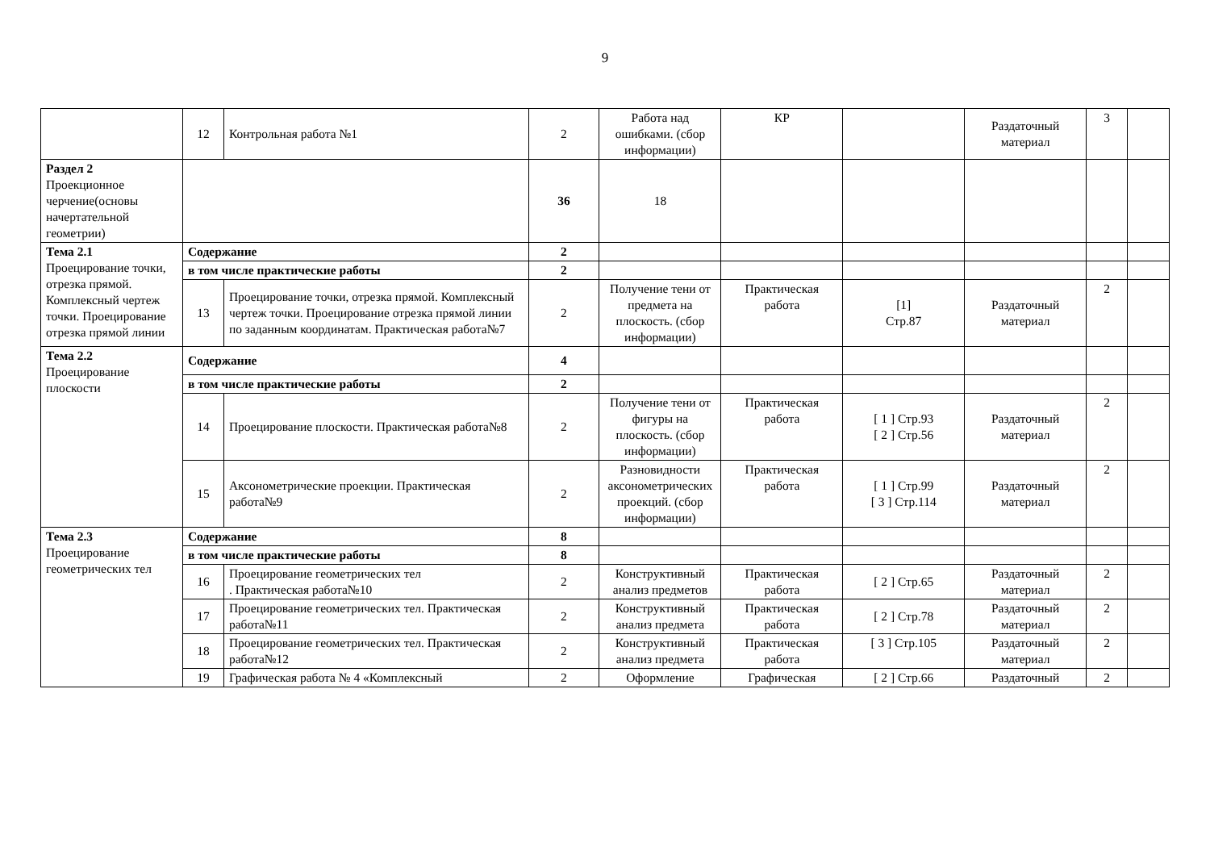9
| | 12 | Контрольная работа №1 | 2 | Работа над ошибками. (сбор информации) | КР | | Раздаточный материал | 3 | |
| Раздел 2 Проекционное черчение(основы начертательной геометрии) | | | 36 | 18 | | | | | |
| Тема 2.1 Проецирование точки, отрезка прямой. Комплексный чертеж точки. Проецирование отрезка прямой линии | Содержание | | 2 | | | | | | |
| | в том числе практические работы | | 2 | | | | | | |
| | 13 | Проецирование точки, отрезка прямой. Комплексный чертеж точки. Проецирование отрезка прямой линии по заданным координатам. Практическая работа№7 | 2 | Получение тени от предмета на плоскость. (сбор информации) | Практическая работа | [1] Стр.87 | Раздаточный материал | 2 | |
| Тема 2.2 Проецирование плоскости | Содержание | | 4 | | | | | | |
| | в том числе практические работы | | 2 | | | | | | |
| | 14 | Проецирование плоскости. Практическая работа№8 | 2 | Получение тени от фигуры на плоскость. (сбор информации) | Практическая работа | [ 1 ] Стр.93 [ 2 ] Стр.56 | Раздаточный материал | 2 | |
| | 15 | Аксонометрические проекции. Практическая работа№9 | 2 | Разновидности аксонометрических проекций. (сбор информации) | Практическая работа | [ 1 ] Стр.99 [ 3 ] Стр.114 | Раздаточный материал | 2 | |
| Тема 2.3 Проецирование геометрических тел | Содержание | | 8 | | | | | | |
| | в том числе практические работы | | 8 | | | | | | |
| | 16 | Проецирование геометрических тел . Практическая работа№10 | 2 | Конструктивный анализ предметов | Практическая работа | [ 2 ] Стр.65 | Раздаточный материал | 2 | |
| | 17 | Проецирование геометрических тел. Практическая работа№11 | 2 | Конструктивный анализ предмета | Практическая работа | [ 2 ] Стр.78 | Раздаточный материал | 2 | |
| | 18 | Проецирование геометрических тел. Практическая работа№12 | 2 | Конструктивный анализ предмета | Практическая работа | [ 3 ] Стр.105 | Раздаточный материал | 2 | |
| | 19 | Графическая работа № 4 «Комплексный | 2 | Оформление | Графическая | [ 2 ] Стр.66 | Раздаточный | 2 | |